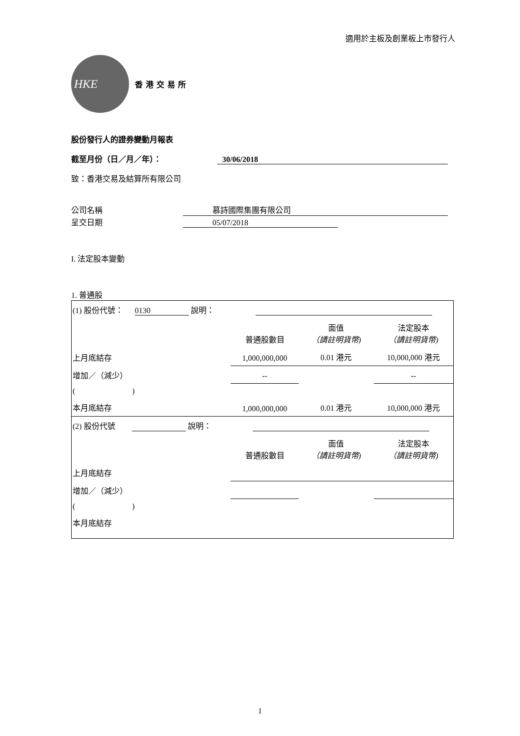適用於主板及創業板上市發行人
HKE
香港交易所
股份發行人的證券變動月報表
截至月份（日／月／年）： 30/06/2018
致：香港交易及結算所有限公司
公司名稱 慕詩國際集團有限公司
呈交日期 05/07/2018
I. 法定股本變動
1. 普通股
| (1) 股份代號： 0130 說明： | | | |
| | 普通股數目 | 面值 （請註明貨幣) | 法定股本 （請註明貨幣) |
| 上月底結存 | 1,000,000,000 | 0.01 港元 | 10,000,000 港元 |
| 增加／（減少） | -- | | -- |
| ( ) | | | |
| 本月底結存 | 1,000,000,000 | 0.01 港元 | 10,000,000 港元 |
| (2) 股份代號 說明： | | | |
| | 普通股數目 | 面值 （請註明貨幣) | 法定股本 （請註明貨幣) |
| 上月底結存 | | | |
| 增加／（減少） | | | |
| ( ) | | | |
| 本月底結存 | | | |
1